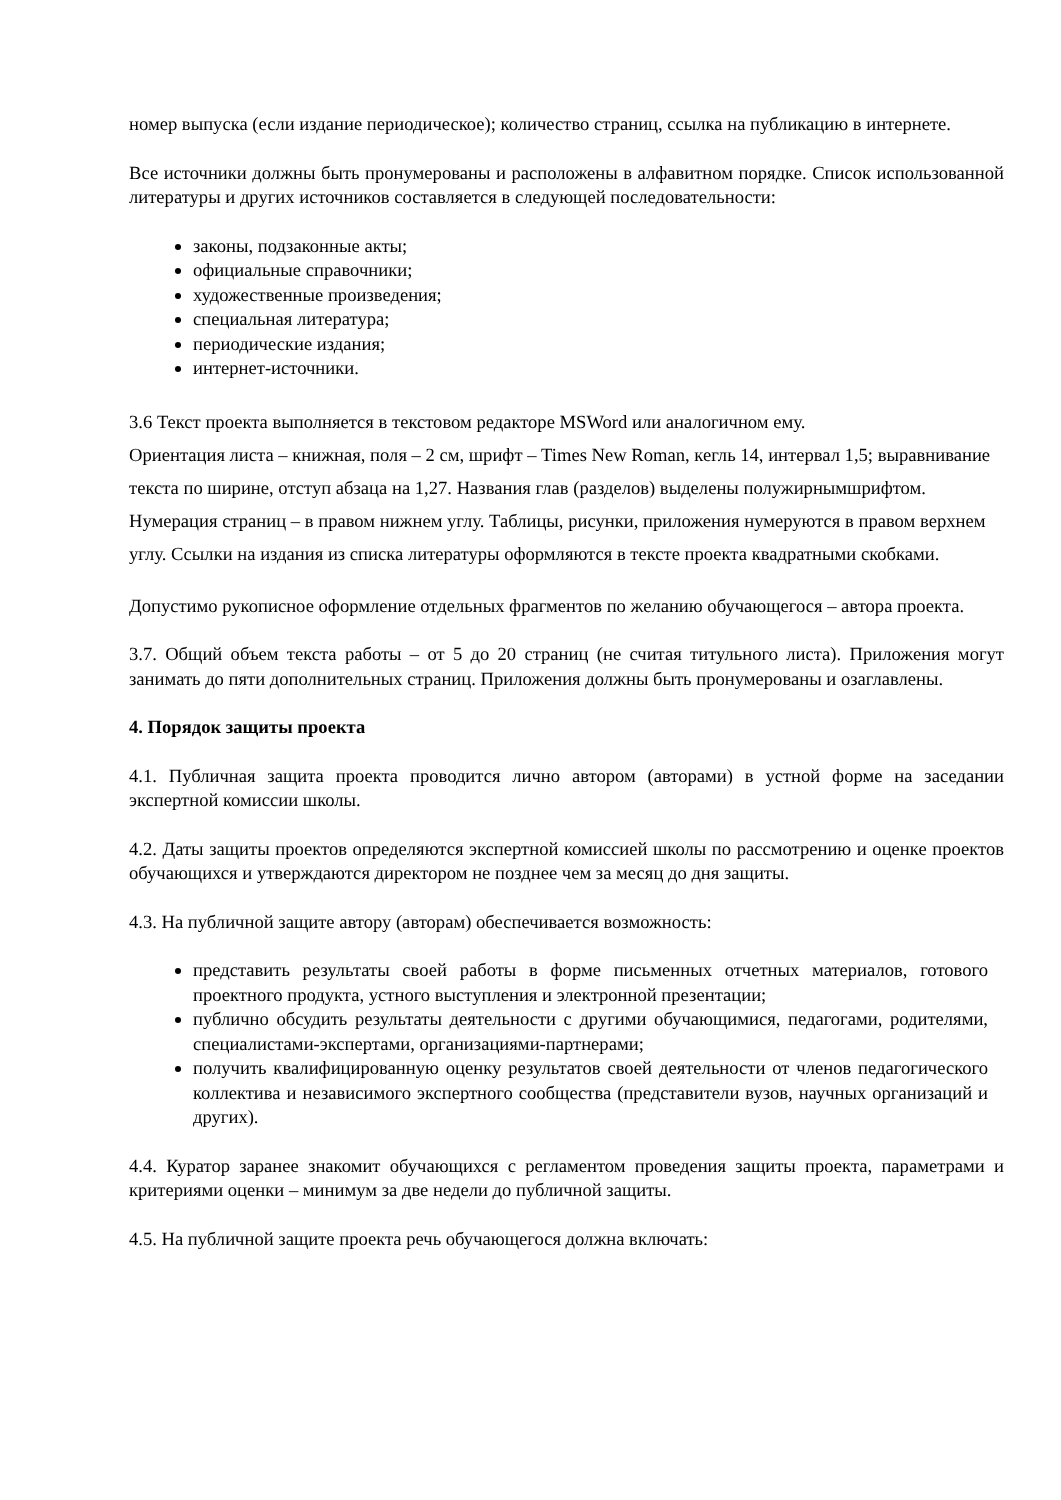номер выпуска (если издание периодическое); количество страниц, ссылка на публикацию в интернете.
Все источники должны быть пронумерованы и расположены в алфавитном порядке. Список использованной литературы и других источников составляется в следующей последовательности:
законы, подзаконные акты;
официальные справочники;
художественные произведения;
специальная литература;
периодические издания;
интернет-источники.
3.6 Текст проекта выполняется в текстовом редакторе MSWord или аналогичном ему.
Ориентация листа – книжная, поля – 2 см, шрифт – Times New Roman, кегль 14, интервал 1,5; выравнивание текста по ширине, отступ абзаца на 1,27. Названия глав (разделов) выделены полужирнымшрифтом. Нумерация страниц – в правом нижнем углу. Таблицы, рисунки, приложения нумеруются в правом верхнем углу. Ссылки на издания из списка литературы оформляются в тексте проекта квадратными скобками.
Допустимо рукописное оформление отдельных фрагментов по желанию обучающегося – автора проекта.
3.7. Общий объем текста работы – от 5 до 20 страниц (не считая титульного листа). Приложения могут занимать до пяти дополнительных страниц. Приложения должны быть пронумерованы и озаглавлены.
4. Порядок защиты проекта
4.1. Публичная защита проекта проводится лично автором (авторами) в устной форме на заседании экспертной комиссии школы.
4.2. Даты защиты проектов определяются экспертной комиссией школы по рассмотрению и оценке проектов обучающихся и утверждаются директором не позднее чем за месяц до дня защиты.
4.3. На публичной защите автору (авторам) обеспечивается возможность:
представить результаты своей работы в форме письменных отчетных материалов, готового проектного продукта, устного выступления и электронной презентации;
публично обсудить результаты деятельности с другими обучающимися, педагогами, родителями, специалистами-экспертами, организациями-партнерами;
получить квалифицированную оценку результатов своей деятельности от членов педагогического коллектива и независимого экспертного сообщества (представители вузов, научных организаций и других).
4.4. Куратор заранее знакомит обучающихся с регламентом проведения защиты проекта, параметрами и критериями оценки – минимум за две недели до публичной защиты.
4.5. На публичной защите проекта речь обучающегося должна включать: